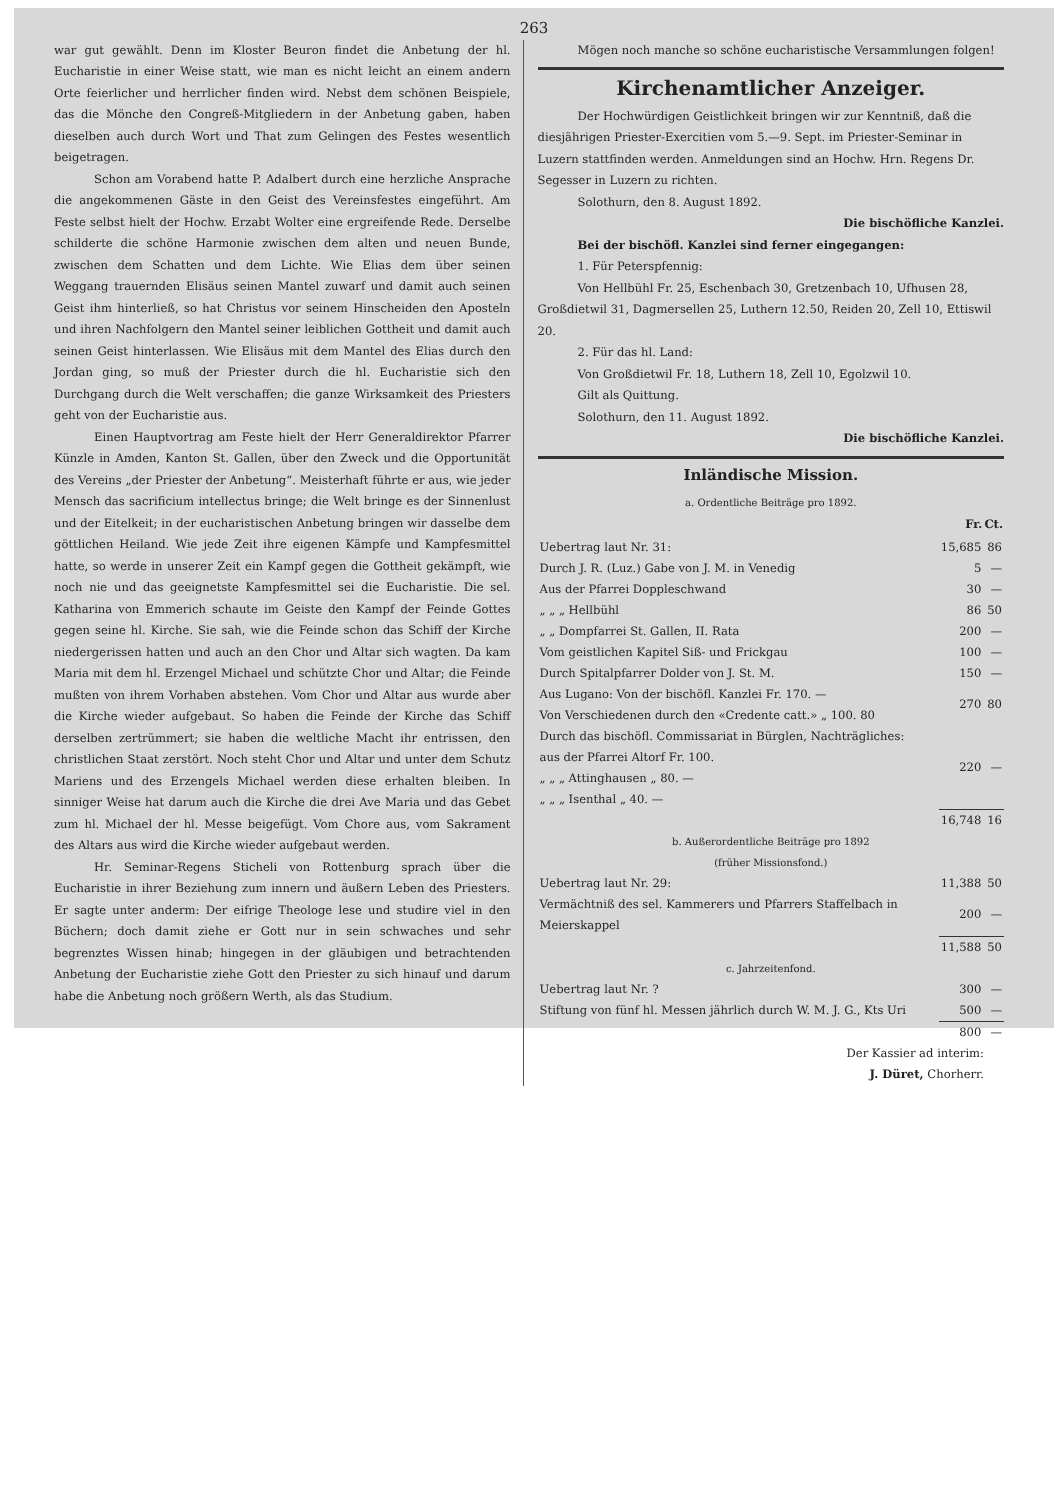263
war gut gewählt. Denn im Kloster Beuron findet die Anbetung der hl. Eucharistie in einer Weise statt, wie man es nicht leicht an einem andern Orte feierlicher und herrlicher finden wird. Nebst dem schönen Beispiele, das die Mönche den Congreß-Mitgliedern in der Anbetung gaben, haben dieselben auch durch Wort und That zum Gelingen des Festes wesentlich beigetragen.
Schon am Vorabend hatte P. Adalbert durch eine herzliche Ansprache die angekommenen Gäste in den Geist des Vereinsfestes eingeführt. Am Feste selbst hielt der Hochw. Erzabt Wolter eine ergreifende Rede. Derselbe schilderte die schöne Harmonie zwischen dem alten und neuen Bunde, zwischen dem Schatten und dem Lichte. Wie Elias dem über seinen Weggang trauernden Elisäus seinen Mantel zuwarf und damit auch seinen Geist ihm hinterließ, so hat Christus vor seinem Hinscheiden den Aposteln und ihren Nachfolgern den Mantel seiner leiblichen Gottheit und damit auch seinen Geist hinterlassen. Wie Elisäus mit dem Mantel des Elias durch den Jordan ging, so muß der Priester durch die hl. Eucharistie sich den Durchgang durch die Welt verschaffen; die ganze Wirksamkeit des Priesters geht von der Eucharistie aus.
Einen Hauptvortrag am Feste hielt der Herr Generaldirektor Pfarrer Künzle in Amden, Kanton St. Gallen, über den Zweck und die Opportunität des Vereins „der Priester der Anbetung“. Meisterhaft führte er aus, wie jeder Mensch das sacrificium intellectus bringe; die Welt bringe es der Sinnenlust und der Eitelkeit; in der eucharistischen Anbetung bringen wir dasselbe dem göttlichen Heiland. Wie jede Zeit ihre eigenen Kämpfe und Kampfesmittel hatte, so werde in unserer Zeit ein Kampf gegen die Gottheit gekämpft, wie noch nie und das geeignetste Kampfesmittel sei die Eucharistie. Die sel. Katharina von Emmerich schaute im Geiste den Kampf der Feinde Gottes gegen seine hl. Kirche. Sie sah, wie die Feinde schon das Schiff der Kirche niedergerissen hatten und auch an den Chor und Altar sich wagten. Da kam Maria mit dem hl. Erzengel Michael und schützte Chor und Altar; die Feinde mußten von ihrem Vorhaben abstehen. Vom Chor und Altar aus wurde aber die Kirche wieder aufgebaut. So haben die Feinde der Kirche das Schiff derselben zertrümmert; sie haben die weltliche Macht ihr entrissen, den christlichen Staat zerstört. Noch steht Chor und Altar und unter dem Schutz Mariens und des Erzengels Michael werden diese erhalten bleiben. In sinniger Weise hat darum auch die Kirche die drei Ave Maria und das Gebet zum hl. Michael der hl. Messe beigefügt. Vom Chore aus, vom Sakrament des Altars aus wird die Kirche wieder aufgebaut werden.
Hr. Seminar-Regens Sticheli von Rottenburg sprach über die Eucharistie in ihrer Beziehung zum innern und äußern Leben des Priesters. Er sagte unter anderm: Der eifrige Theologe lese und studire viel in den Büchern; doch damit ziehe er Gott nur in sein schwaches und sehr begrenztes Wissen hinab; hingegen in der gläubigen und betrachtenden Anbetung der Eucharistie ziehe Gott den Priester zu sich hinauf und darum habe die Anbetung noch größern Werth, als das Studium.
Mögen noch manche so schöne eucharistische Versammlungen folgen!
Kirchenamtlicher Anzeiger.
Der Hochwürdigen Geistlichkeit bringen wir zur Kenntniß, daß die diesjährigen Priester-Exercitien vom 5.—9. Sept. im Priester-Seminar in Luzern stattfinden werden. Anmeldungen sind an Hochw. Hrn. Regens Dr. Segesser in Luzern zu richten.
Solothurn, den 8. August 1892.
Die bischöfliche Kanzlei.
Bei der bischöfl. Kanzlei sind ferner eingegangen:
1. Für Peterspfennig:
Von Hellbühl Fr. 25, Eschenbach 30, Gretzenbach 10, Ufhusen 28, Großdietwil 31, Dagmersellen 25, Luthern 12.50, Reiden 20, Zell 10, Ettiswil 20.
2. Für das hl. Land:
Von Großdietwil Fr. 18, Luthern 18, Zell 10, Egolzwil 10.
Gilt als Quittung.
Solothurn, den 11. August 1892.
Die bischöfliche Kanzlei.
Inländische Mission.
| a. Ordentliche Beiträge pro 1892. | | |
| | Fr. | Ct. |
| Uebertrag laut Nr. 31: | 15,685 | 86 |
| Durch J. R. (Luz.) Gabe von J. M. in Venedig | 5 | — |
| Aus der Pfarrei Doppleschwand | 30 | — |
| „ „ „ Hellbühl | 86 | 50 |
| „ „ Dompfarrei St. Gallen, II. Rata | 200 | — |
| Vom geistlichen Kapitel Siß- und Frickgau | 100 | — |
| Durch Spitalpfarrer Dolder von J. St. M. | 150 | — |
| Aus Lugano: Von der bischöfl. Kanzlei Fr. 170. — Von Verschiedenen durch den «Credente catt.» „ 100. 80 | 270 | 80 |
| Durch das bischöfl. Commissariat in Bürglen, Nachträgliches: aus der Pfarrei Altorf Fr. 100. „ „ „ Attinghausen „ 80. — „ „ „ Isenthal „ 40. — | 220 | — |
| | 16,748 | 16 |
| b. Außerordentliche Beiträge pro 1892 (früher Missionsfond.) | | |
| Uebertrag laut Nr. 29: | 11,388 | 50 |
| Vermächtniß des sel. Kammerers und Pfarrers Staffelbach in Meierskappel | 200 | — |
| | 11,588 | 50 |
| c. Jahrzeitenfond. | | |
| Uebertrag laut Nr. ? | 300 | — |
| Stiftung von fünf hl. Messen jährlich durch W. M. J. G., Kts Uri | 500 | — |
| | 800 | — |
Der Kassier ad interim:
J. Düret, Chorherr.